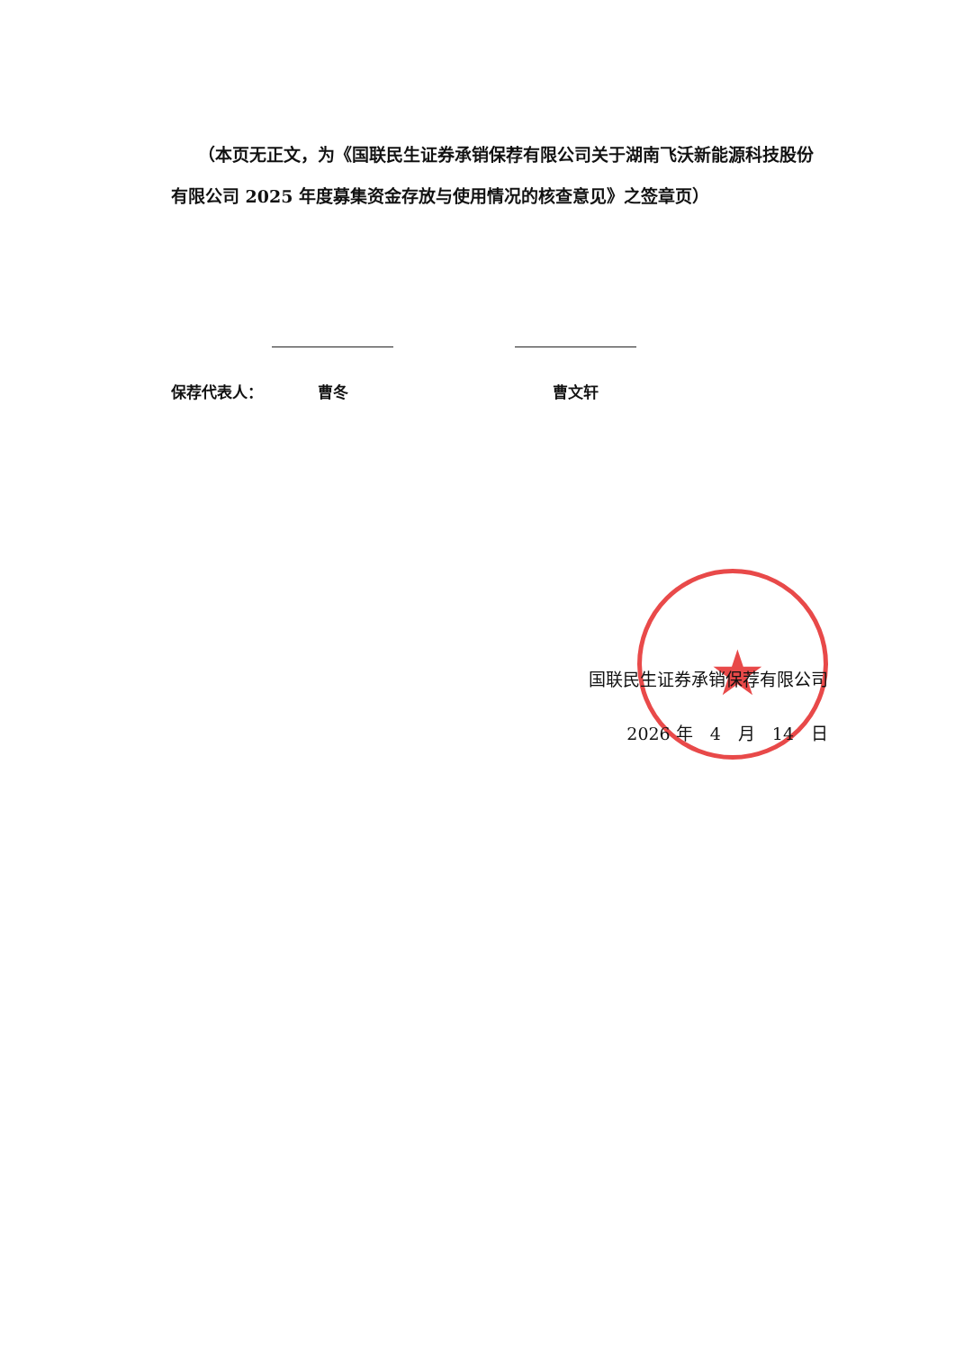（本页无正文，为《国联民生证券承销保荐有限公司关于湖南飞沃新能源科技股份有限公司 2025 年度募集资金存放与使用情况的核查意见》之签章页）
保荐代表人：
曹冬
曹文轩
★
国联民生证券承销保荐有限公司
2026 年　4　月　14　日